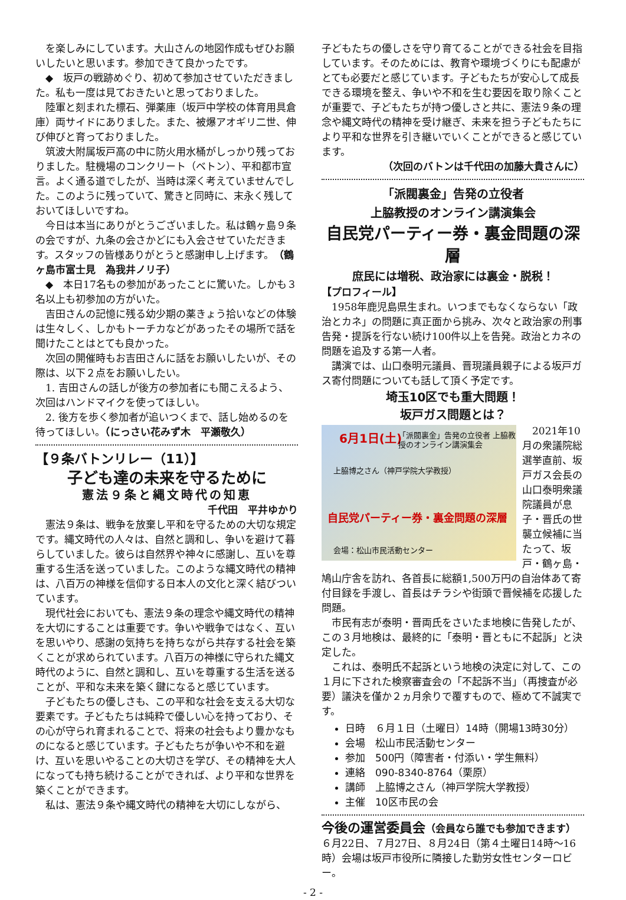を楽しみにしています。大山さんの地図作成もぜひお願いしたいと思います。参加できて良かったです。
◆　坂戸の戦跡めぐり、初めて参加させていただきました。私も一度は見ておきたいと思っておりました。
陸軍と刻まれた標石、弾薬庫（坂戸中学校の体育用具倉庫）両サイドにありました。また、被爆アオギリ二世、伸び伸びと育っておりました。
筑波大附属坂戸高の中に防火用水桶がしっかり残っておりました。駐機場のコンクリート（ベトン）、平和都市宣言。よく通る道でしたが、当時は深く考えていませんでした。このように残っていて、驚きと同時に、末永く残しておいてほしいですね。
今日は本当にありがとうございました。私は鶴ヶ島９条の会ですが、九条の会さかどにも入会させていただきます。スタッフの皆様ありがとうと感謝申し上げます。（鶴ヶ島市富士見　為我井ノリ子）
◆　本日17名もの参加があったことに驚いた。しかも３名以上も初参加の方がいた。
吉田さんの記憶に残る幼少期の薬きょう拾いなどの体験は生々しく、しかもトーチカなどがあったその場所で話を聞けたことはとても良かった。
次回の開催時もお吉田さんに話をお願いしたいが、その際は、以下２点をお願いしたい。
1. 吉田さんの話しが後方の参加者にも聞こえるよう、次回はハンドマイクを使ってほしい。
2. 後方を歩く参加者が追いつくまで、話し始めるのを待ってほしい。（にっさい花みず木　平瀬敬久）
【９条バトンリレー（11）】
子ども達の未来を守るために
憲法９条と縄文時代の知恵
千代田　平井ゆかり
憲法９条は、戦争を放棄し平和を守るための大切な規定です。縄文時代の人々は、自然と調和し、争いを避けて暮らしていました。彼らは自然界や神々に感謝し、互いを尊重する生活を送っていました。このような縄文時代の精神は、八百万の神様を信仰する日本人の文化と深く結びついています。
現代社会においても、憲法９条の理念や縄文時代の精神を大切にすることは重要です。争いや戦争ではなく、互いを思いやり、感謝の気持ちを持ちながら共存する社会を築くことが求められています。八百万の神様に守られた縄文時代のように、自然と調和し、互いを尊重する生活を送ることが、平和な未来を築く鍵になると感じています。
子どもたちの優しさも、この平和な社会を支える大切な要素です。子どもたちは純粋で優しい心を持っており、その心が守られ育まれることで、将来の社会もより豊かなものになると感じています。子どもたちが争いや不和を避け、互いを思いやることの大切さを学び、その精神を大人になっても持ち続けることができれば、より平和な世界を築くことができます。
私は、憲法９条や縄文時代の精神を大切にしながら、
子どもたちの優しさを守り育てることができる社会を目指しています。そのためには、教育や環境づくりにも配慮がとても必要だと感じています。子どもたちが安心して成長できる環境を整え、争いや不和を生む要因を取り除くことが重要で、子どもたちが持つ優しさと共に、憲法９条の理念や縄文時代の精神を受け継ぎ、未来を担う子どもたちにより平和な世界を引き継いでいくことができると感じています。
（次回のバトンは千代田の加藤大貴さんに）
「派閥裏金」告発の立役者
上脇教授のオンライン講演集会
自民党パーティー券・裏金問題の深層
庶民には増税、政治家には裏金・脱税！
【プロフィール】
1958年鹿児島県生まれ。いつまでもなくならない「政治とカネ」の問題に真正面から挑み、次々と政治家の刑事告発・提訴を行ない続け100件以上を告発。政治とカネの問題を追及する第一人者。
講演では、山口泰明元議員、晋現議員親子による坂戸ガス寄付問題についても話して頂く予定です。
埼玉10区でも重大問題！
坂戸ガス問題とは？
6月1日(土) 「派閥裏金」告発の立役者 上脇教授のオンライン講演集会
上脇博之さん（神戸学院大学教授）
自民党パーティー券・裏金問題の深層
会場：松山市民活動センター
2021年10月の衆議院総選挙直前、坂戸ガス会長の山口泰明衆議院議員が息子・晋氏の世襲立候補に当たって、坂戸・鶴ヶ島・鳩山庁舎を訪れ、各首長に総額1,500万円の自治体あて寄付目録を手渡し、首長はチラシや街頭で晋候補を応援した問題。
市民有志が泰明・晋両氏をさいたま地検に告発したが、この３月地検は、最終的に「泰明・晋ともに不起訴」と決定した。
これは、泰明氏不起訴という地検の決定に対して、この１月に下された検察審査会の「不起訴不当」（再捜査が必要）議決を僅か２ヵ月余りで覆すもので、極めて不誠実です。
日時　６月１日（土曜日）14時（開場13時30分）
会場　松山市民活動センター
参加　500円（障害者・付添い・学生無料）
連絡　090-8340-8764（栗原）
講師　上脇博之さん（神戸学院大学教授）
主催　10区市民の会
今後の運営委員会（会員なら誰でも参加できます）
６月22日、７月27日、８月24日（第４土曜日14時～16時）会場は坂戸市役所に隣接した勤労女性センターロビー。
- 2 -